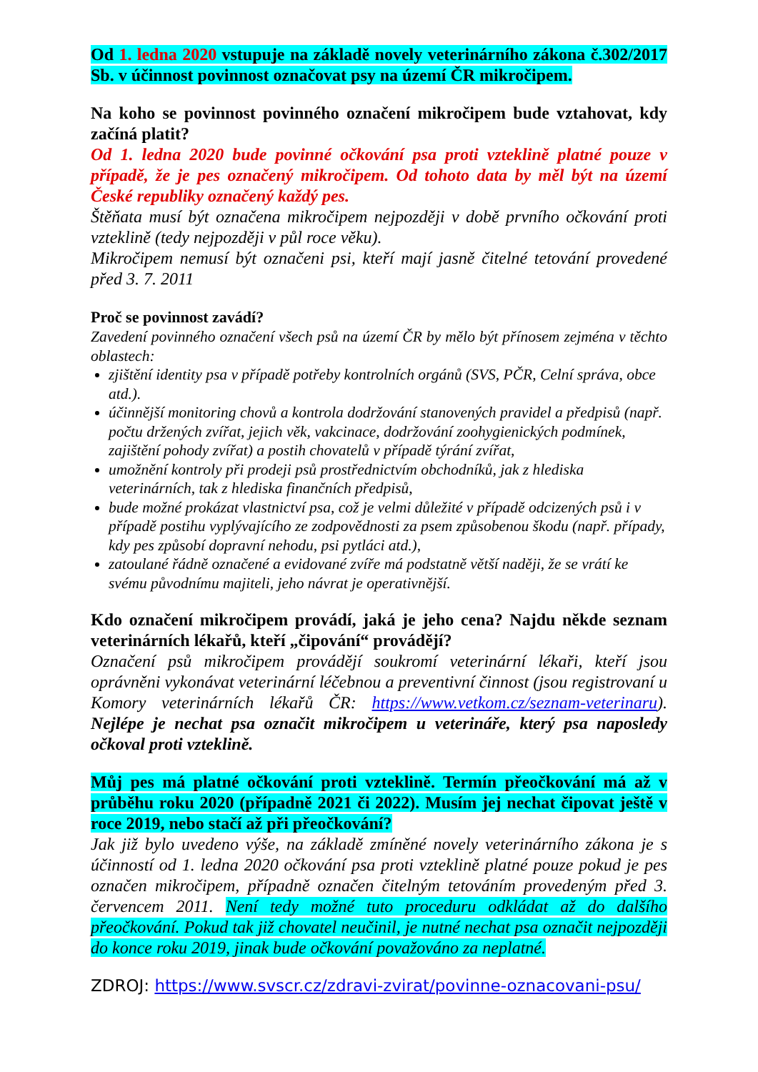Od 1. ledna 2020 vstupuje na základě novely veterinárního zákona č.302/2017 Sb. v účinnost povinnost označovat psy na území ČR mikročipem.
Na koho se povinnost povinného označení mikročipem bude vztahovat, kdy začíná platit?
Od 1. ledna 2020 bude povinné očkování psa proti vzteklině platné pouze v případě, že je pes označený mikročipem. Od tohoto data by měl být na území České republiky označený každý pes.
Štěňata musí být označena mikročipem nejpozději v době prvního očkování proti vzteklině (tedy nejpozději v půl roce věku).
Mikročipem nemusí být označeni psi, kteří mají jasně čitelné tetování provedené před 3. 7. 2011
Proč se povinnost zavádí?
Zavedení povinného označení všech psů na území ČR by mělo být přínosem zejména v těchto oblastech:
zjištění identity psa v případě potřeby kontrolních orgánů (SVS, PČR, Celní správa, obce atd.).
účinnější monitoring chovů a kontrola dodržování stanovených pravidel a předpisů (např. počtu držených zvířat, jejich věk, vakcinace, dodržování zoohygienických podmínek, zajištění pohody zvířat) a postih chovatelů v případě týrání zvířat,
umožnění kontroly při prodeji psů prostřednictvím obchodníků, jak z hlediska veterinárních, tak z hlediska finančních předpisů,
bude možné prokázat vlastnictví psa, což je velmi důležité v případě odcizených psů i v případě postihu vyplývajícího ze zodpovědnosti za psem způsobenou škodu (např. případy, kdy pes způsobí dopravní nehodu, psi pytláci atd.),
zatoulané řádně označené a evidované zvíře má podstatně větší naději, že se vrátí ke svému původnímu majiteli, jeho návrat je operativnější.
Kdo označení mikročipem provádí, jaká je jeho cena? Najdu někde seznam veterinárních lékařů, kteří „čipování“ provádějí?
Označení psů mikročipem provádějí soukromí veterinární lékaři, kteří jsou oprávněni vykonávat veterinární léčebnou a preventivní činnost (jsou registrovaní u Komory veterinárních lékařů ČR: https://www.vetkom.cz/seznam-veterinaru). Nejlépe je nechat psa označit mikročipem u veterináře, který psa naposledy očkoval proti vzteklině.
Můj pes má platné očkování proti vzteklině. Termín přeočkování má až v průběhu roku 2020 (případně 2021 či 2022). Musím jej nechat čipovat ještě v roce 2019, nebo stačí až při přeočkování?
Jak již bylo uvedeno výše, na základě zmíněné novely veterinárního zákona je s účinností od 1. ledna 2020 očkování psa proti vzteklině platné pouze pokud je pes označen mikročipem, případně označen čitelným tetováním provedeným před 3. červencem 2011. Není tedy možné tuto proceduru odkládat až do dalšího přeočkování. Pokud tak již chovatel neučinil, je nutné nechat psa označit nejpozději do konce roku 2019, jinak bude očkování považováno za neplatné.
ZDROJ: https://www.svscr.cz/zdravi-zvirat/povinne-oznacovani-psu/